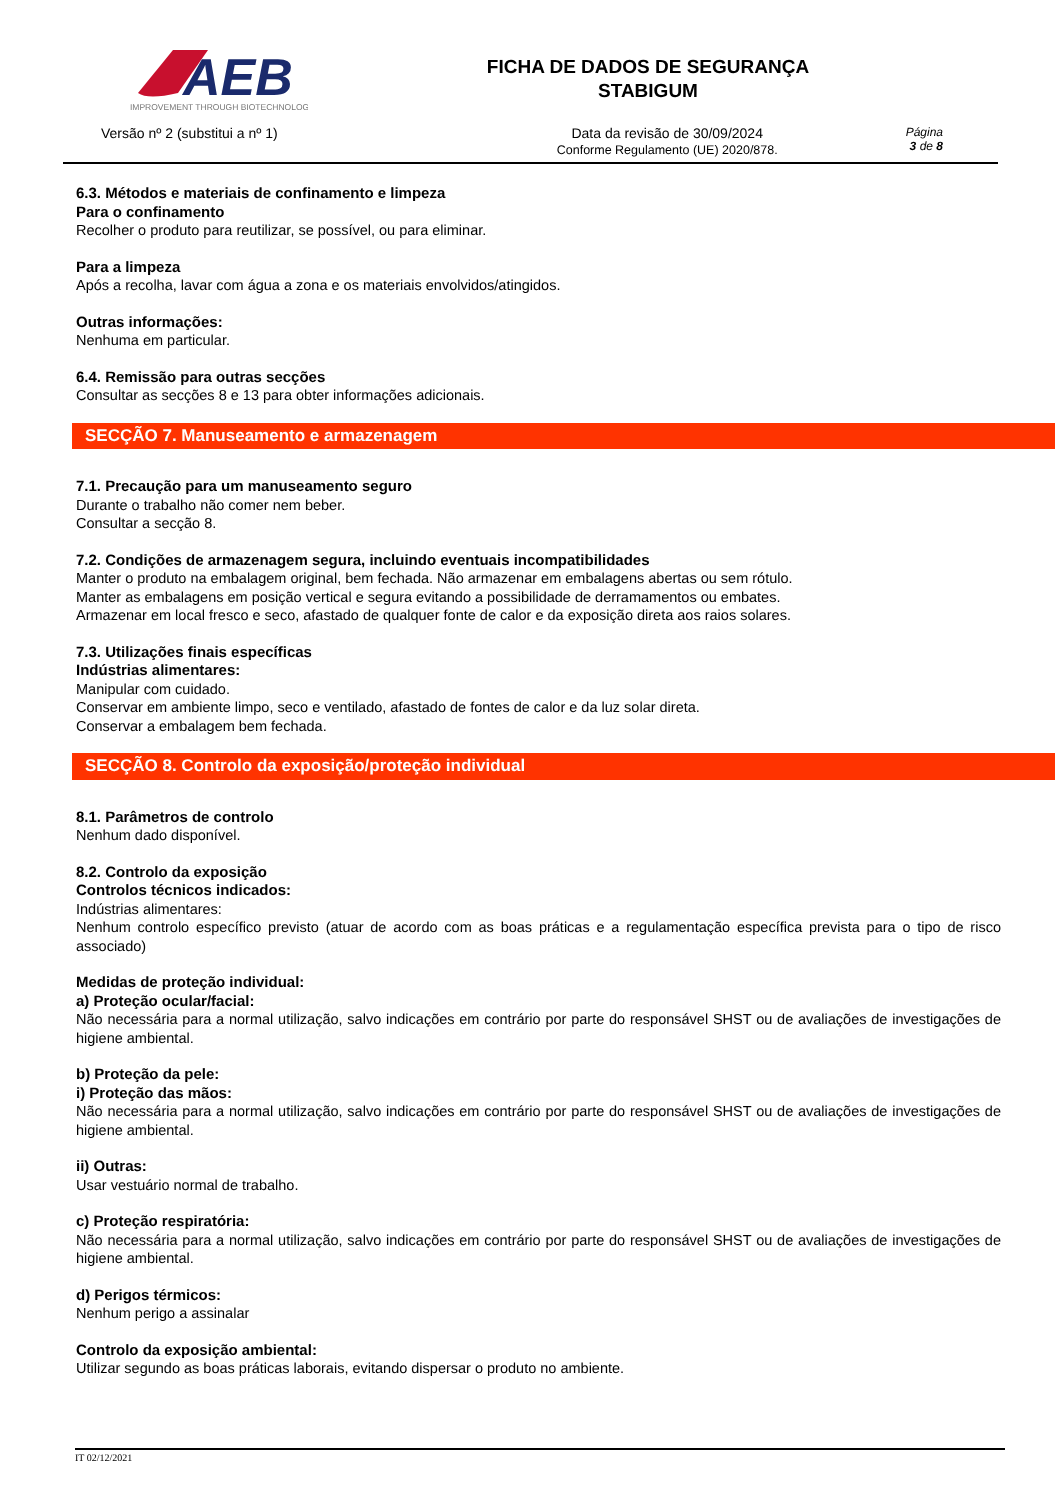AEB
IMPROVEMENT THROUGH BIOTECHNOLOGY
FICHA DE DADOS DE SEGURANÇA
STABIGUM
Versão nº 2 (substitui a nº 1)
Data da revisão de 30/09/2024
Conforme Regulamento (UE) 2020/878.
Página 3 de 8
6.3. Métodos e materiais de confinamento e limpeza
Para o confinamento
Recolher o produto para reutilizar, se possível, ou para eliminar.
Para a limpeza
Após a recolha, lavar com água a zona e os materiais envolvidos/atingidos.
Outras informações:
Nenhuma em particular.
6.4. Remissão para outras secções
Consultar as secções 8 e 13 para obter informações adicionais.
SECÇÃO 7. Manuseamento e armazenagem
7.1. Precaução para um manuseamento seguro
Durante o trabalho não comer nem beber.
Consultar a secção 8.
7.2. Condições de armazenagem segura, incluindo eventuais incompatibilidades
Manter o produto na embalagem original, bem fechada. Não armazenar em embalagens abertas ou sem rótulo.
Manter as embalagens em posição vertical e segura evitando a possibilidade de derramamentos ou embates.
Armazenar em local fresco e seco, afastado de qualquer fonte de calor e da exposição direta aos raios solares.
7.3. Utilizações finais específicas
Indústrias alimentares:
Manipular com cuidado.
Conservar em ambiente limpo, seco e ventilado, afastado de fontes de calor e da luz solar direta.
Conservar a embalagem bem fechada.
SECÇÃO 8. Controlo da exposição/proteção individual
8.1. Parâmetros de controlo
Nenhum dado disponível.
8.2. Controlo da exposição
Controlos técnicos indicados:
Indústrias alimentares:
Nenhum controlo específico previsto (atuar de acordo com as boas práticas e a regulamentação específica prevista para o tipo de risco associado)
Medidas de proteção individual:
a) Proteção ocular/facial:
Não necessária para a normal utilização, salvo indicações em contrário por parte do responsável SHST ou de avaliações de investigações de higiene ambiental.
b) Proteção da pele:
i) Proteção das mãos:
Não necessária para a normal utilização, salvo indicações em contrário por parte do responsável SHST ou de avaliações de investigações de higiene ambiental.
ii) Outras:
Usar vestuário normal de trabalho.
c) Proteção respiratória:
Não necessária para a normal utilização, salvo indicações em contrário por parte do responsável SHST ou de avaliações de investigações de higiene ambiental.
d) Perigos térmicos:
Nenhum perigo a assinalar
Controlo da exposição ambiental:
Utilizar segundo as boas práticas laborais, evitando dispersar o produto no ambiente.
IT 02/12/2021